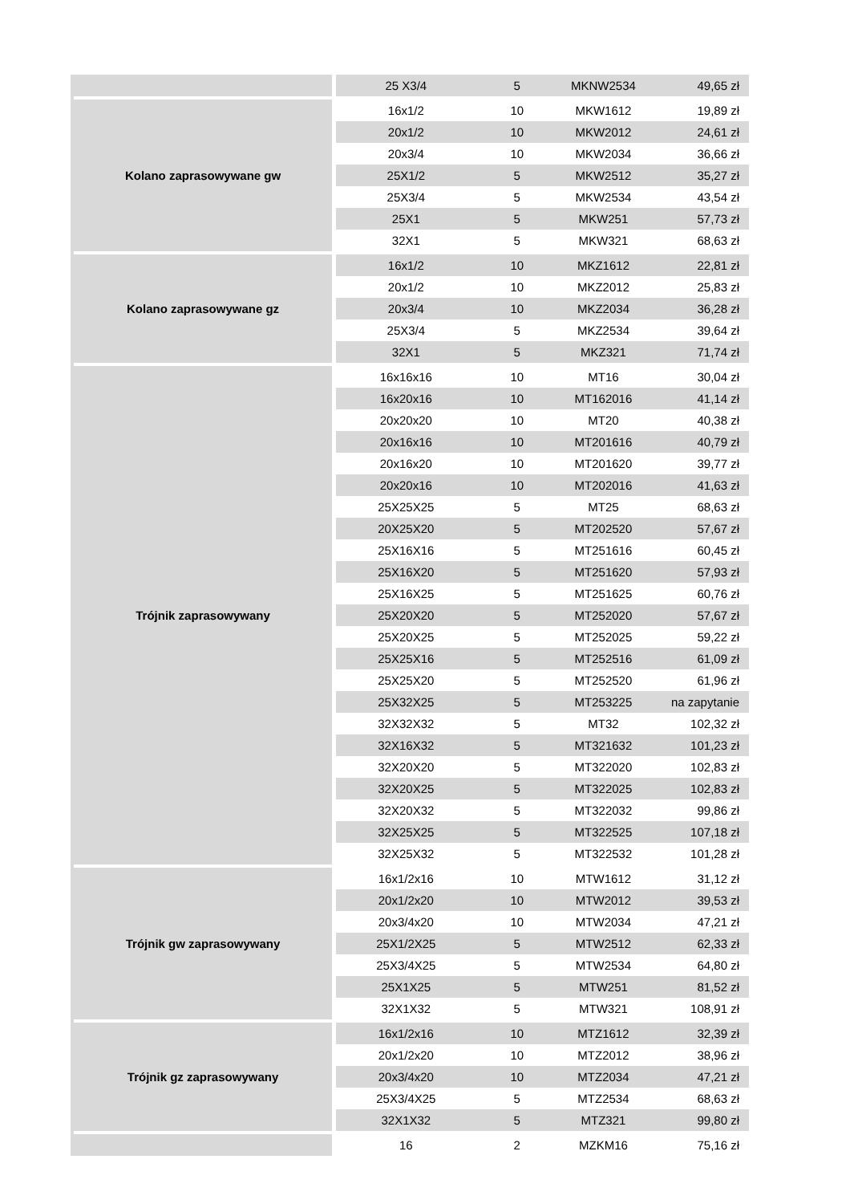| | 25 X3/4 | 5 | MKNW2534 | 49,65 zł |
| Kolano zaprasowywane gw | 16x1/2 | 10 | MKW1612 | 19,89 zł |
| | 20x1/2 | 10 | MKW2012 | 24,61 zł |
| | 20x3/4 | 10 | MKW2034 | 36,66 zł |
| | 25X1/2 | 5 | MKW2512 | 35,27 zł |
| | 25X3/4 | 5 | MKW2534 | 43,54 zł |
| | 25X1 | 5 | MKW251 | 57,73 zł |
| | 32X1 | 5 | MKW321 | 68,63 zł |
| Kolano zaprasowywane gz | 16x1/2 | 10 | MKZ1612 | 22,81 zł |
| | 20x1/2 | 10 | MKZ2012 | 25,83 zł |
| | 20x3/4 | 10 | MKZ2034 | 36,28 zł |
| | 25X3/4 | 5 | MKZ2534 | 39,64 zł |
| | 32X1 | 5 | MKZ321 | 71,74 zł |
| Trójnik zaprasowywany | 16x16x16 | 10 | MT16 | 30,04 zł |
| | 16x20x16 | 10 | MT162016 | 41,14 zł |
| | 20x20x20 | 10 | MT20 | 40,38 zł |
| | 20x16x16 | 10 | MT201616 | 40,79 zł |
| | 20x16x20 | 10 | MT201620 | 39,77 zł |
| | 20x20x16 | 10 | MT202016 | 41,63 zł |
| | 25X25X25 | 5 | MT25 | 68,63 zł |
| | 20X25X20 | 5 | MT202520 | 57,67 zł |
| | 25X16X16 | 5 | MT251616 | 60,45 zł |
| | 25X16X20 | 5 | MT251620 | 57,93 zł |
| | 25X16X25 | 5 | MT251625 | 60,76 zł |
| | 25X20X20 | 5 | MT252020 | 57,67 zł |
| | 25X20X25 | 5 | MT252025 | 59,22 zł |
| | 25X25X16 | 5 | MT252516 | 61,09 zł |
| | 25X25X20 | 5 | MT252520 | 61,96 zł |
| | 25X32X25 | 5 | MT253225 | na zapytanie |
| | 32X32X32 | 5 | MT32 | 102,32 zł |
| | 32X16X32 | 5 | MT321632 | 101,23 zł |
| | 32X20X20 | 5 | MT322020 | 102,83 zł |
| | 32X20X25 | 5 | MT322025 | 102,83 zł |
| | 32X20X32 | 5 | MT322032 | 99,86 zł |
| | 32X25X25 | 5 | MT322525 | 107,18 zł |
| | 32X25X32 | 5 | MT322532 | 101,28 zł |
| Trójnik gw zaprasowywany | 16x1/2x16 | 10 | MTW1612 | 31,12 zł |
| | 20x1/2x20 | 10 | MTW2012 | 39,53 zł |
| | 20x3/4x20 | 10 | MTW2034 | 47,21 zł |
| | 25X1/2X25 | 5 | MTW2512 | 62,33 zł |
| | 25X3/4X25 | 5 | MTW2534 | 64,80 zł |
| | 25X1X25 | 5 | MTW251 | 81,52 zł |
| | 32X1X32 | 5 | MTW321 | 108,91 zł |
| Trójnik gz zaprasowywany | 16x1/2x16 | 10 | MTZ1612 | 32,39 zł |
| | 20x1/2x20 | 10 | MTZ2012 | 38,96 zł |
| | 20x3/4x20 | 10 | MTZ2034 | 47,21 zł |
| | 25X3/4X25 | 5 | MTZ2534 | 68,63 zł |
| | 32X1X32 | 5 | MTZ321 | 99,80 zł |
| | 16 | 2 | MZKM16 | 75,16 zł |